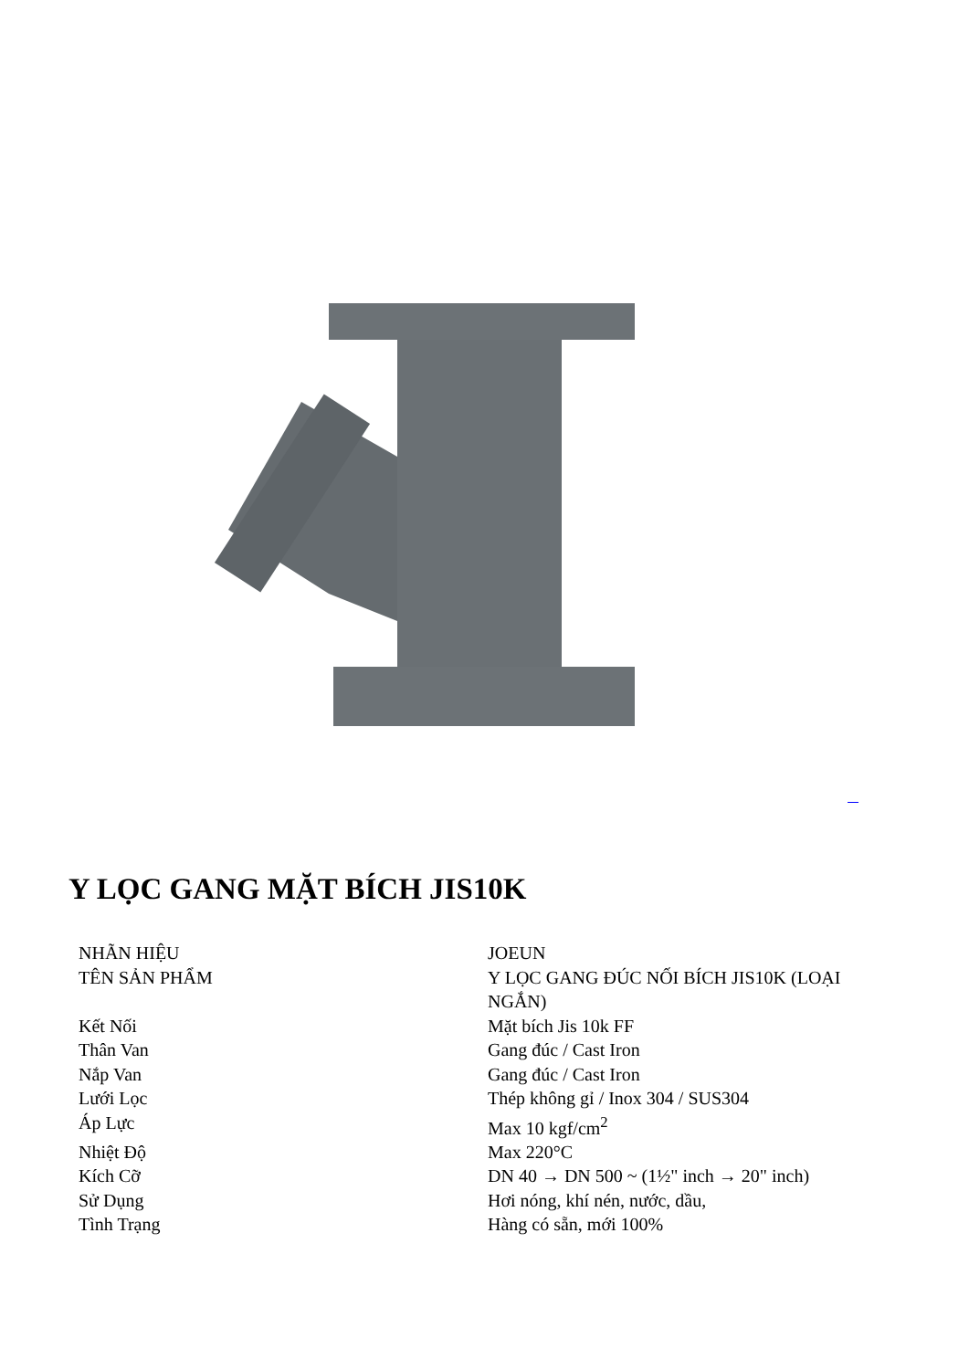Y LỌC GANG MẶT BÍCH JIS10K
| NHÃN HIỆU | JOEUN |
| TÊN SẢN PHẨM | Y LỌC GANG ĐÚC NỐI BÍCH JIS10K (LOẠI NGẮN) |
| Kết Nối | Mặt bích Jis 10k FF |
| Thân Van | Gang đúc / Cast Iron |
| Nắp Van | Gang đúc / Cast Iron |
| Lưới Lọc | Thép không gỉ / Inox 304 / SUS304 |
| Áp Lực | Max 10 kgf/cm<sup>2</sup> |
| Nhiệt Độ | Max 220°C |
| Kích Cỡ | DN 40 → DN 500 ~ (1½" inch → 20" inch) |
| Sử Dụng | Hơi nóng, khí nén, nước, dầu, |
| Tình Trạng | Hàng có sẵn, mới 100% |